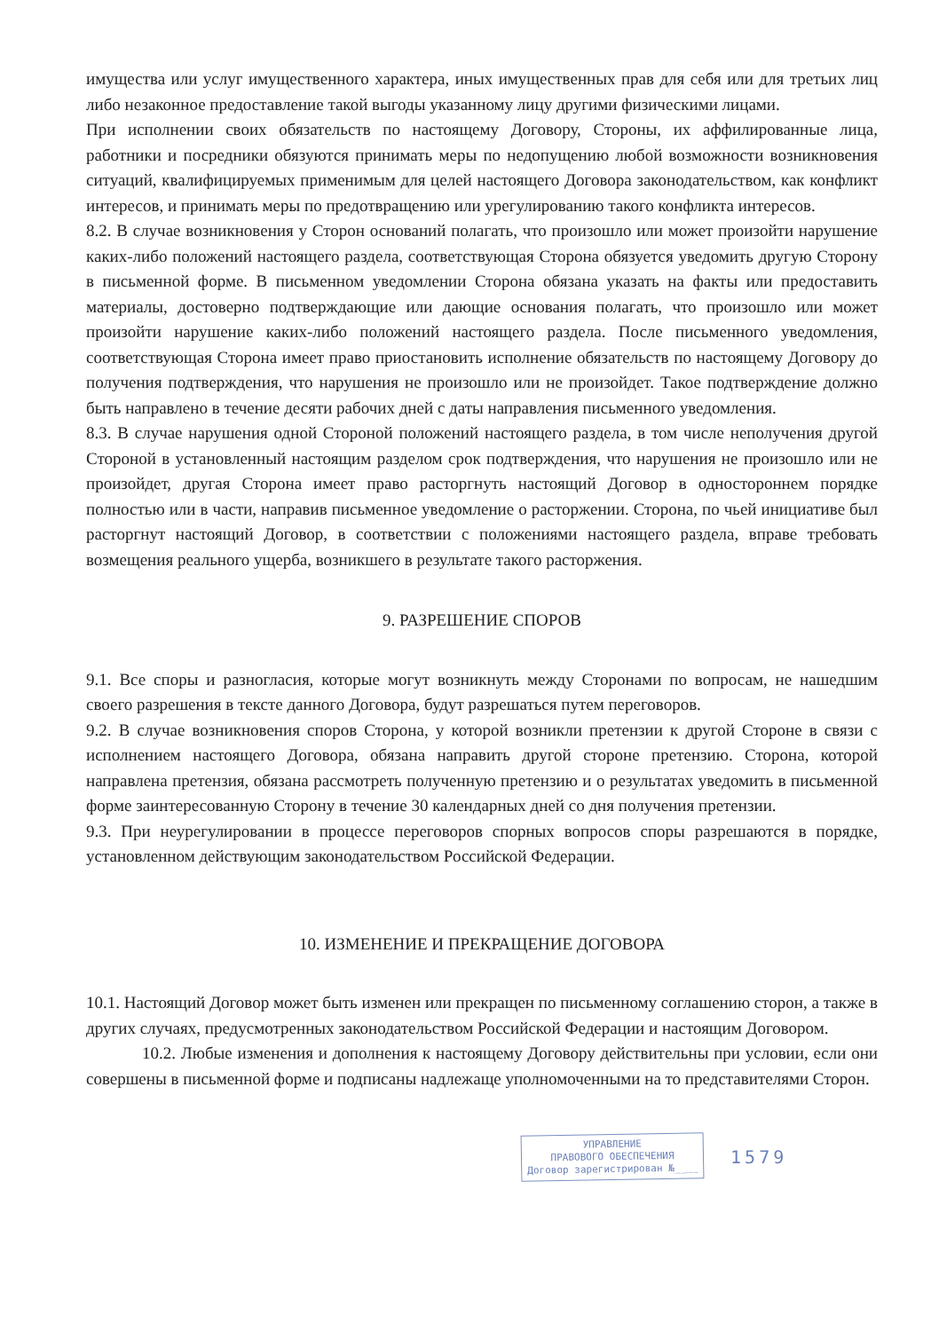имущества или услуг имущественного характера, иных имущественных прав для себя или для третьих лиц либо незаконное предоставление такой выгоды указанному лицу другими физическими лицами.
При исполнении своих обязательств по настоящему Договору, Стороны, их аффилированные лица, работники и посредники обязуются принимать меры по недопущению любой возможности возникновения ситуаций, квалифицируемых применимым для целей настоящего Договора законодательством, как конфликт интересов, и принимать меры по предотвращению или урегулированию такого конфликта интересов.
8.2. В случае возникновения у Сторон оснований полагать, что произошло или может произойти нарушение каких-либо положений настоящего раздела, соответствующая Сторона обязуется уведомить другую Сторону в письменной форме. В письменном уведомлении Сторона обязана указать на факты или предоставить материалы, достоверно подтверждающие или дающие основания полагать, что произошло или может произойти нарушение каких-либо положений настоящего раздела. После письменного уведомления, соответствующая Сторона имеет право приостановить исполнение обязательств по настоящему Договору до получения подтверждения, что нарушения не произошло или не произойдет. Такое подтверждение должно быть направлено в течение десяти рабочих дней с даты направления письменного уведомления.
8.3. В случае нарушения одной Стороной положений настоящего раздела, в том числе неполучения другой Стороной в установленный настоящим разделом срок подтверждения, что нарушения не произошло или не произойдет, другая Сторона имеет право расторгнуть настоящий Договор в одностороннем порядке полностью или в части, направив письменное уведомление о расторжении. Сторона, по чьей инициативе был расторгнут настоящий Договор, в соответствии с положениями настоящего раздела, вправе требовать возмещения реального ущерба, возникшего в результате такого расторжения.
9. РАЗРЕШЕНИЕ СПОРОВ
9.1. Все споры и разногласия, которые могут возникнуть между Сторонами по вопросам, не нашедшим своего разрешения в тексте данного Договора, будут разрешаться путем переговоров.
9.2. В случае возникновения споров Сторона, у которой возникли претензии к другой Стороне в связи с исполнением настоящего Договора, обязана направить другой стороне претензию. Сторона, которой направлена претензия, обязана рассмотреть полученную претензию и о результатах уведомить в письменной форме заинтересованную Сторону в течение 30 календарных дней со дня получения претензии.
9.3. При неурегулировании в процессе переговоров спорных вопросов споры разрешаются в порядке, установленном действующим законодательством Российской Федерации.
10. ИЗМЕНЕНИЕ И ПРЕКРАЩЕНИЕ ДОГОВОРА
10.1. Настоящий Договор может быть изменен или прекращен по письменному соглашению сторон, а также в других случаях, предусмотренных законодательством Российской Федерации и настоящим Договором.
10.2. Любые изменения и дополнения к настоящему Договору действительны при условии, если они совершены в письменной форме и подписаны надлежаще уполномоченными на то представителями Сторон.
УПРАВЛЕНИЕ
ПРАВОВОГО ОБЕСПЕЧЕНИЯ
Договор зарегистрирован №____
1579